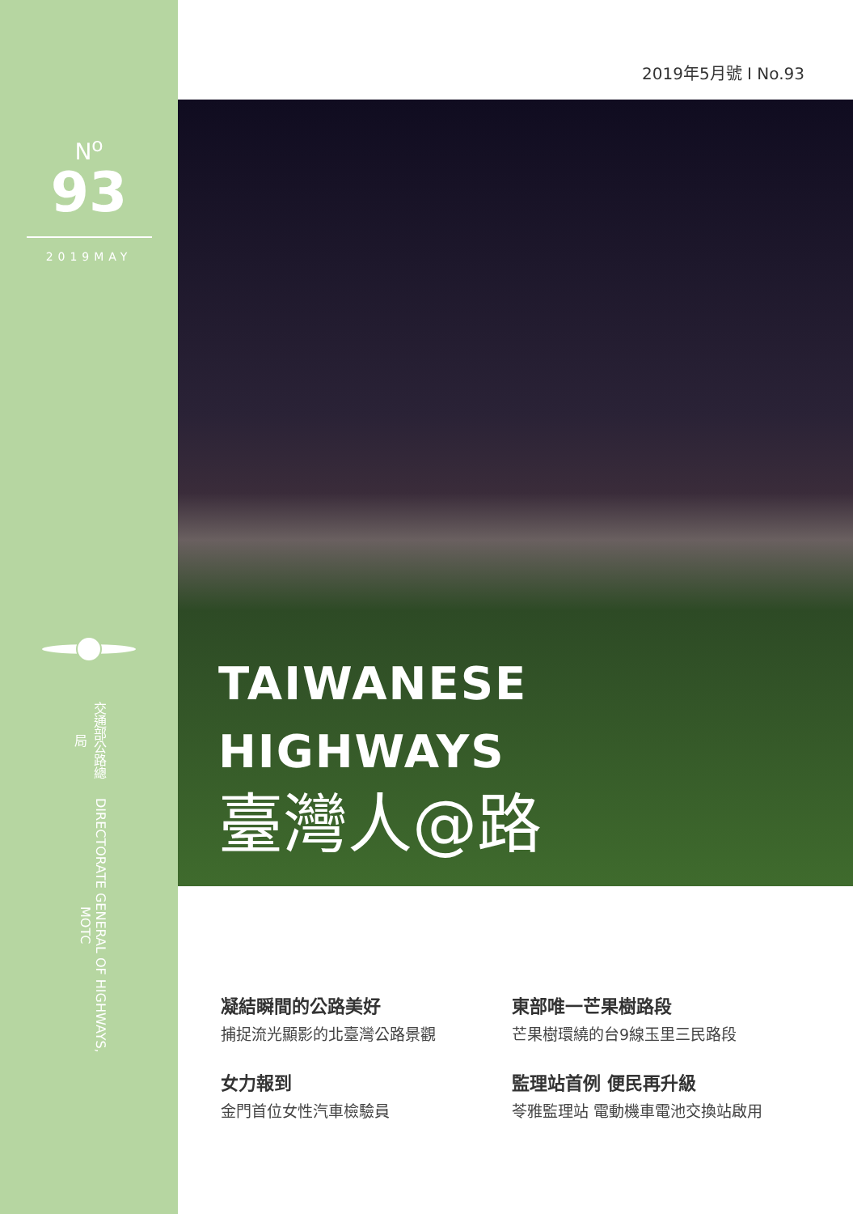N<sup>o</sup>
93
2019MAY
交通部公路總局 DIRECTORATE GENERAL OF HIGHWAYS, MOTC
2019年5月號 I No.93
TAIWANESE
HIGHWAYS
臺灣人@路
凝結瞬間的公路美好
捕捉流光顯影的北臺灣公路景觀
東部唯一芒果樹路段
芒果樹環繞的台9線玉里三民路段
女力報到
金門首位女性汽車檢驗員
監理站首例 便民再升級
苓雅監理站 電動機車電池交換站啟用